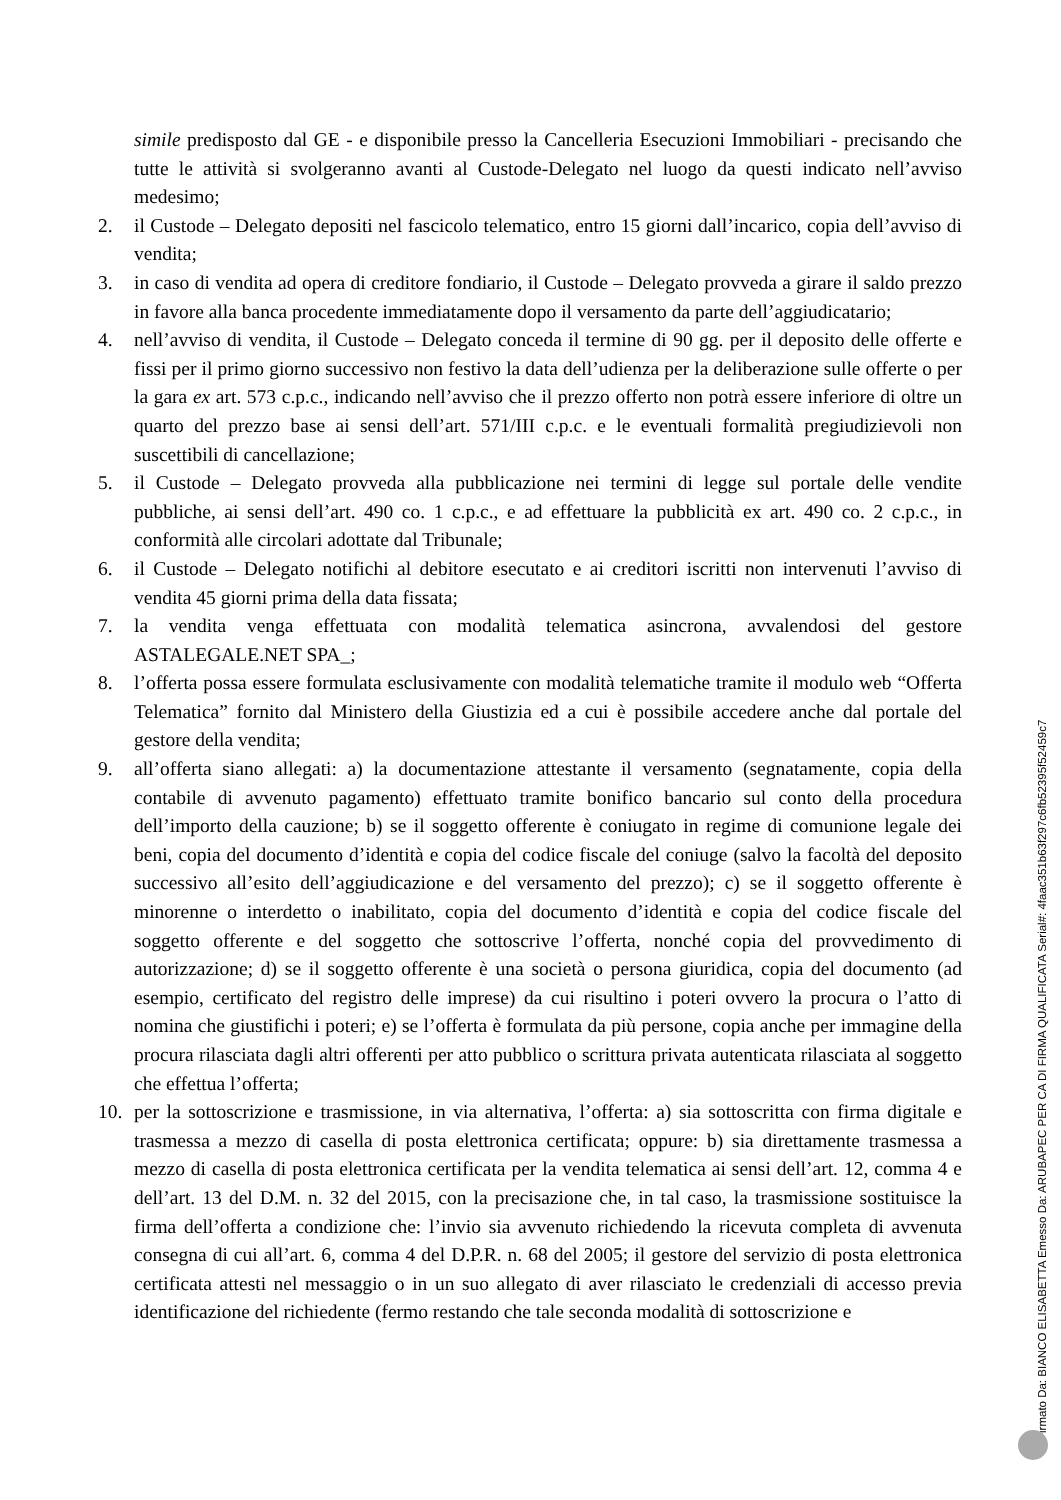simile predisposto dal GE - e disponibile presso la Cancelleria Esecuzioni Immobiliari - precisando che tutte le attività si svolgeranno avanti al Custode-Delegato nel luogo da questi indicato nell’avviso medesimo;
2. il Custode – Delegato depositi nel fascicolo telematico, entro 15 giorni dall’incarico, copia dell’avviso di vendita;
3. in caso di vendita ad opera di creditore fondiario, il Custode – Delegato provveda a girare il saldo prezzo in favore alla banca procedente immediatamente dopo il versamento da parte dell’aggiudicatario;
4. nell’avviso di vendita, il Custode – Delegato conceda il termine di 90 gg. per il deposito delle offerte e fissi per il primo giorno successivo non festivo la data dell’udienza per la deliberazione sulle offerte o per la gara ex art. 573 c.p.c., indicando nell’avviso che il prezzo offerto non potrà essere inferiore di oltre un quarto del prezzo base ai sensi dell’art. 571/III c.p.c. e le eventuali formalità pregiudizievoli non suscettibili di cancellazione;
5. il Custode – Delegato provveda alla pubblicazione nei termini di legge sul portale delle vendite pubbliche, ai sensi dell’art. 490 co. 1 c.p.c., e ad effettuare la pubblicità ex art. 490 co. 2 c.p.c., in conformità alle circolari adottate dal Tribunale;
6. il Custode – Delegato notifichi al debitore esecutato e ai creditori iscritti non intervenuti l’avviso di vendita 45 giorni prima della data fissata;
7. la vendita venga effettuata con modalità telematica asincrona, avvalendosi del gestore ASTALEGALE.NET SPA_;
8. l’offerta possa essere formulata esclusivamente con modalità telematiche tramite il modulo web “Offerta Telematica” fornito dal Ministero della Giustizia ed a cui è possibile accedere anche dal portale del gestore della vendita;
9. all’offerta siano allegati: a) la documentazione attestante il versamento (segnatamente, copia della contabile di avvenuto pagamento) effettuato tramite bonifico bancario sul conto della procedura dell’importo della cauzione; b) se il soggetto offerente è coniugato in regime di comunione legale dei beni, copia del documento d’identità e copia del codice fiscale del coniuge (salvo la facoltà del deposito successivo all’esito dell’aggiudicazione e del versamento del prezzo); c) se il soggetto offerente è minorenne o interdetto o inabilitato, copia del documento d’identità e copia del codice fiscale del soggetto offerente e del soggetto che sottoscrive l’offerta, nonché copia del provvedimento di autorizzazione; d) se il soggetto offerente è una società o persona giuridica, copia del documento (ad esempio, certificato del registro delle imprese) da cui risultino i poteri ovvero la procura o l’atto di nomina che giustifichi i poteri; e) se l’offerta è formulata da più persone, copia anche per immagine della procura rilasciata dagli altri offerenti per atto pubblico o scrittura privata autenticata rilasciata al soggetto che effettua l’offerta;
10. per la sottoscrizione e trasmissione, in via alternativa, l’offerta: a) sia sottoscritta con firma digitale e trasmessa a mezzo di casella di posta elettronica certificata; oppure: b) sia direttamente trasmessa a mezzo di casella di posta elettronica certificata per la vendita telematica ai sensi dell’art. 12, comma 4 e dell’art. 13 del D.M. n. 32 del 2015, con la precisazione che, in tal caso, la trasmissione sostituisce la firma dell’offerta a condizione che: l’invio sia avvenuto richiedendo la ricevuta completa di avvenuta consegna di cui all’art. 6, comma 4 del D.P.R. n. 68 del 2005; il gestore del servizio di posta elettronica certificata attesti nel messaggio o in un suo allegato di aver rilasciato le credenziali di accesso previa identificazione del richiedente (fermo restando che tale seconda modalità di sottoscrizione e
Firmato Da: BIANCO ELISABETTA Emesso Da: ARUBAPEC PER CA DI FIRMA QUALIFICATA Serial#: 4faac351b63f297c6fb52395f52459c7